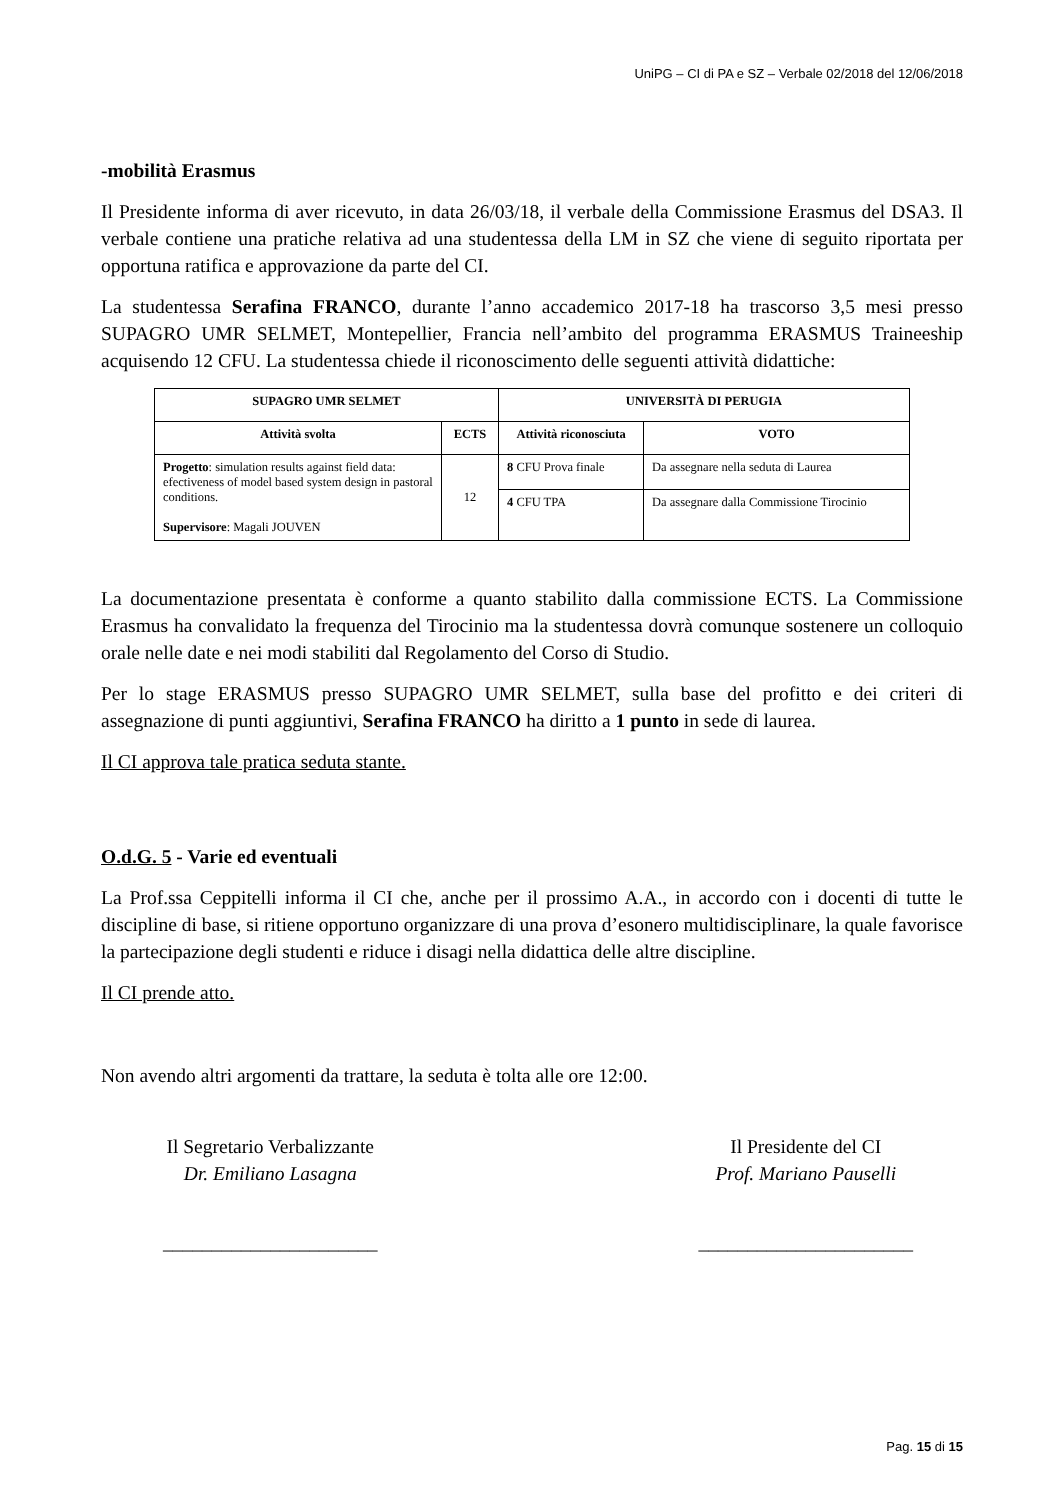UniPG – CI di PA e SZ – Verbale 02/2018 del 12/06/2018
-mobilità Erasmus
Il Presidente informa di aver ricevuto, in data 26/03/18, il verbale della Commissione Erasmus del DSA3. Il verbale contiene una pratiche relativa ad una studentessa della LM in SZ che viene di seguito riportata per opportuna ratifica e approvazione da parte del CI.
La studentessa Serafina FRANCO, durante l’anno accademico 2017-18 ha trascorso 3,5 mesi presso SUPAGRO UMR SELMET, Montepellier, Francia nell’ambito del programma ERASMUS Traineeship acquisendo 12 CFU. La studentessa chiede il riconoscimento delle seguenti attività didattiche:
| SUPAGRO UMR SELMET | | UNIVERSITÀ DI PERUGIA | |
| --- | --- | --- | --- |
| Attività svolta | ECTS | Attività riconosciuta | VOTO |
| Progetto : simulation results against field data: efectiveness of model based system design in pastoral conditions. Supervisore : Magali JOUVEN | 12 | 8 CFU Prova finale | Da assegnare nella seduta di Laurea |
| | | 4 CFU TPA | Da assegnare dalla Commissione Tirocinio |
La documentazione presentata è conforme a quanto stabilito dalla commissione ECTS. La Commissione Erasmus ha convalidato la frequenza del Tirocinio ma la studentessa dovrà comunque sostenere un colloquio orale nelle date e nei modi stabiliti dal Regolamento del Corso di Studio.
Per lo stage ERASMUS presso SUPAGRO UMR SELMET, sulla base del profitto e dei criteri di assegnazione di punti aggiuntivi, Serafina FRANCO ha diritto a 1 punto in sede di laurea.
Il CI approva tale pratica seduta stante.
O.d.G. 5 - Varie ed eventuali
La Prof.ssa Ceppitelli informa il CI che, anche per il prossimo A.A., in accordo con i docenti di tutte le discipline di base, si ritiene opportuno organizzare di una prova d’esonero multidisciplinare, la quale favorisce la partecipazione degli studenti e riduce i disagi nella didattica delle altre discipline.
Il CI prende atto.
Non avendo altri argomenti da trattare, la seduta è tolta alle ore 12:00.
Il Segretario Verbalizzante
Dr. Emiliano Lasagna
______________________
Il Presidente del CI
Prof. Mariano Pauselli
______________________
Pag. 15 di 15